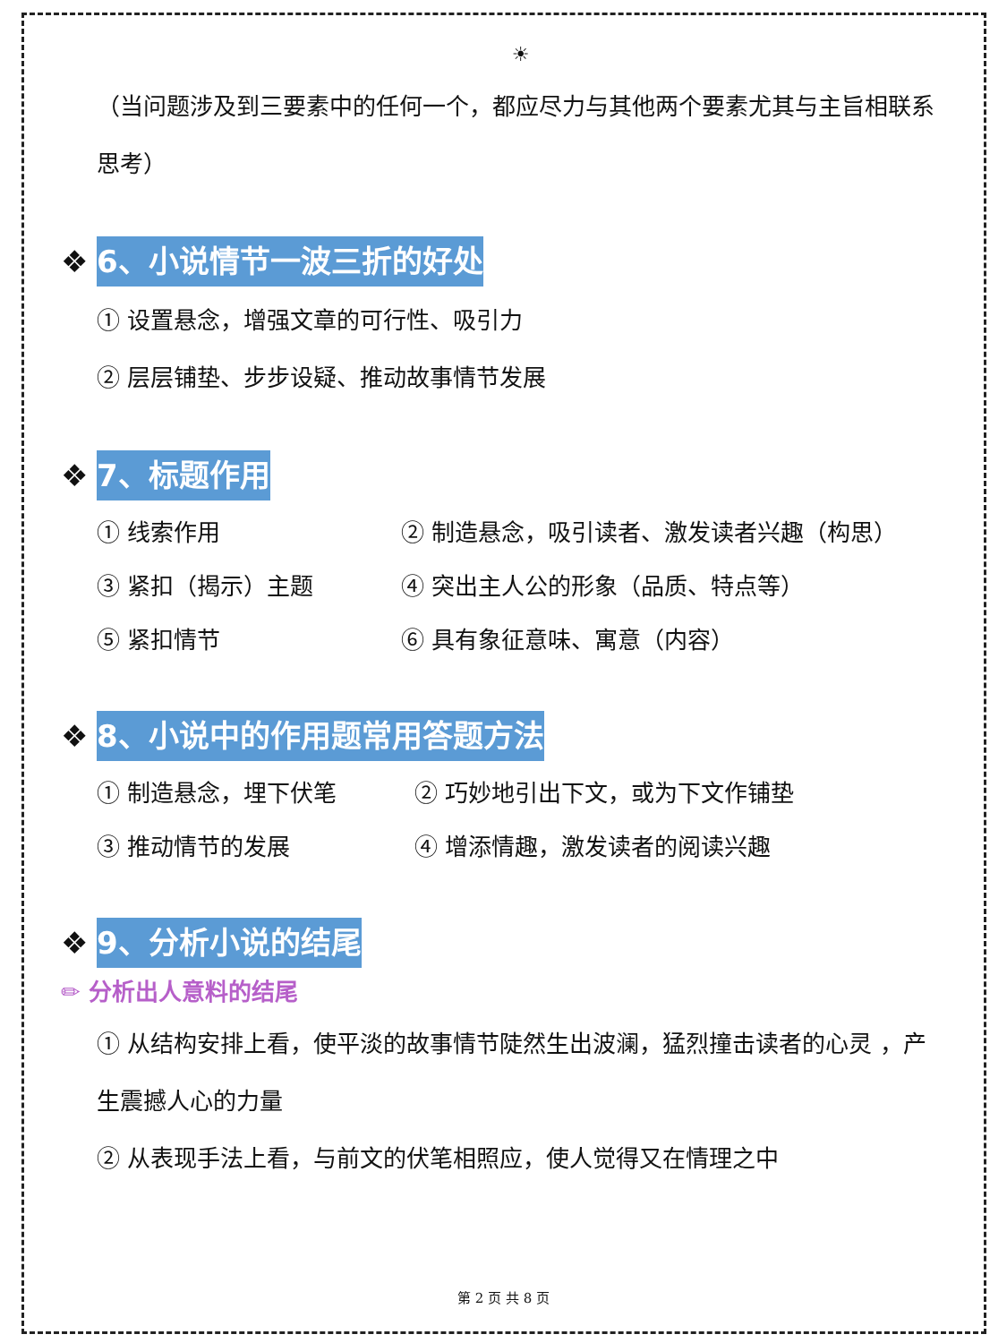☀
（当问题涉及到三要素中的任何一个，都应尽力与其他两个要素尤其与主旨相联系思考）
❖ 6、小说情节一波三折的好处
① 设置悬念，增强文章的可行性、吸引力
② 层层铺垫、步步设疑、推动故事情节发展
❖ 7、标题作用
① 线索作用 ② 制造悬念，吸引读者、激发读者兴趣（构思）
③ 紧扣（揭示）主题 ④ 突出主人公的形象（品质、特点等）
⑤ 紧扣情节 ⑥ 具有象征意味、寓意（内容）
❖ 8、小说中的作用题常用答题方法
① 制造悬念，埋下伏笔 ② 巧妙地引出下文，或为下文作铺垫
③ 推动情节的发展 ④ 增添情趣，激发读者的阅读兴趣
❖ 9、分析小说的结尾
✏ 分析出人意料的结尾
① 从结构安排上看，使平淡的故事情节陡然生出波澜，猛烈撞击读者的心灵 ，产生震撼人心的力量
② 从表现手法上看，与前文的伏笔相照应，使人觉得又在情理之中
第 2 页 共 8 页